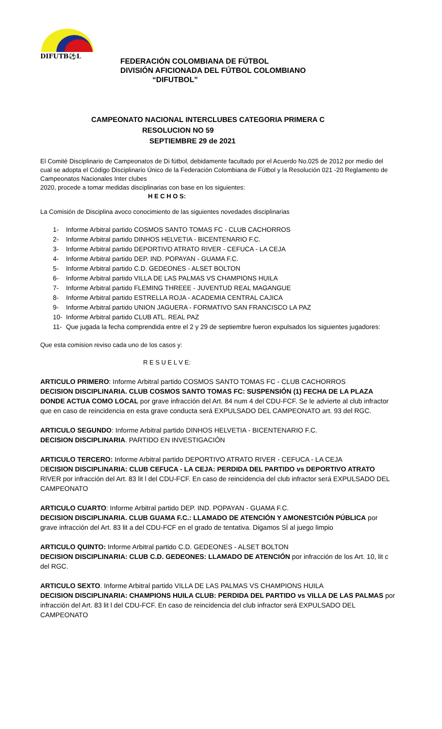DIFUTB⚽L
FEDERACIÓN COLOMBIANA DE FÚTBOL
DIVISIÓN AFICIONADA DEL FÚTBOL COLOMBIANO
“DIFUTBOL”
CAMPEONATO NACIONAL INTERCLUBES CATEGORIA PRIMERA C
RESOLUCION NO 59
SEPTIEMBRE 29 de 2021
El Comité Disciplinario de Campeonatos de Di fútbol, debidamente facultado por el Acuerdo No.025 de 2012 por medio del cual se adopta el Código Disciplinario Único de la Federación Colombiana de Fútbol y la Resolución 021 -20 Reglamento de Campeonatos Nacionales Inter clubes
2020, procede a tomar medidas disciplinarias con base en los siguientes:
H E C H O S:
La Comisión de Disciplina avoco conocimiento de las siguientes novedades disciplinarias
1- Informe Arbitral partido COSMOS SANTO TOMAS FC - CLUB CACHORROS
2- Informe Arbitral partido DINHOS HELVETIA - BICENTENARIO F.C.
3- Informe Arbitral partido DEPORTIVO ATRATO RIVER - CEFUCA - LA CEJA
4- Informe Arbitral partido DEP. IND. POPAYAN - GUAMA F.C.
5- Informe Arbitral partido C.D. GEDEONES - ALSET BOLTON
6- Informe Arbitral partido VILLA DE LAS PALMAS VS CHAMPIONS HUILA
7- Informe Arbitral partido FLEMING THREEE - JUVENTUD REAL MAGANGUE
8- Informe Arbitral partido ESTRELLA ROJA - ACADEMIA CENTRAL CAJICA
9- Informe Arbitral partido UNION JAGUERA - FORMATIVO SAN FRANCISCO LA PAZ
10- Informe Arbitral partido CLUB ATL. REAL PAZ
11- Que jugada la fecha comprendida entre el 2 y 29 de septiembre fueron expulsados los siguientes jugadores:
Que esta comision reviso cada uno de los casos y:
R E S U E L V E:
ARTICULO PRIMERO: Informe Arbitral partido COSMOS SANTO TOMAS FC - CLUB CACHORROS
DECISION DISCIPLINARIA. CLUB COSMOS SANTO TOMAS FC: SUSPENSIÓN (1) FECHA DE LA PLAZA DONDE ACTUA COMO LOCAL por grave infracción del Art. 84 num 4 del CDU-FCF. Se le advierte al club infractor que en caso de reincidencia en esta grave conducta será EXPULSADO DEL CAMPEONATO art. 93 del RGC.
ARTICULO SEGUNDO: Informe Arbitral partido DINHOS HELVETIA - BICENTENARIO F.C.
DECISION DISCIPLINARIA. PARTIDO EN INVESTIGACIÓN
ARTICULO TERCERO: Informe Arbitral partido DEPORTIVO ATRATO RIVER - CEFUCA - LA CEJA
DECISION DISCIPLINARIA: CLUB CEFUCA - LA CEJA: PERDIDA DEL PARTIDO vs DEPORTIVO ATRATO RIVER por infracción del Art. 83 lit l del CDU-FCF. En caso de reincidencia del club infractor será EXPULSADO DEL CAMPEONATO
ARTICULO CUARTO: Informe Arbitral partido DEP. IND. POPAYAN - GUAMA F.C.
DECISION DISCIPLINARIA. CLUB GUAMA F.C.: LLAMADO DE ATENCIÓN Y AMONESTCIÓN PÚBLICA por grave infracción del Art. 83 lit a del CDU-FCF en el grado de tentativa. Digamos SÍ al juego limpio
ARTICULO QUINTO: Informe Arbitral partido C.D. GEDEONES - ALSET BOLTON
DECISION DISCIPLINARIA: CLUB C.D. GEDEONES: LLAMADO DE ATENCIÓN por infracción de los Art. 10, lit c del RGC.
ARTICULO SEXTO. Informe Arbitral partido VILLA DE LAS PALMAS VS CHAMPIONS HUILA
DECISION DISCIPLINARIA: CHAMPIONS HUILA CLUB: PERDIDA DEL PARTIDO vs VILLA DE LAS PALMAS por infracción del Art. 83 lit l del CDU-FCF. En caso de reincidencia del club infractor será EXPULSADO DEL CAMPEONATO